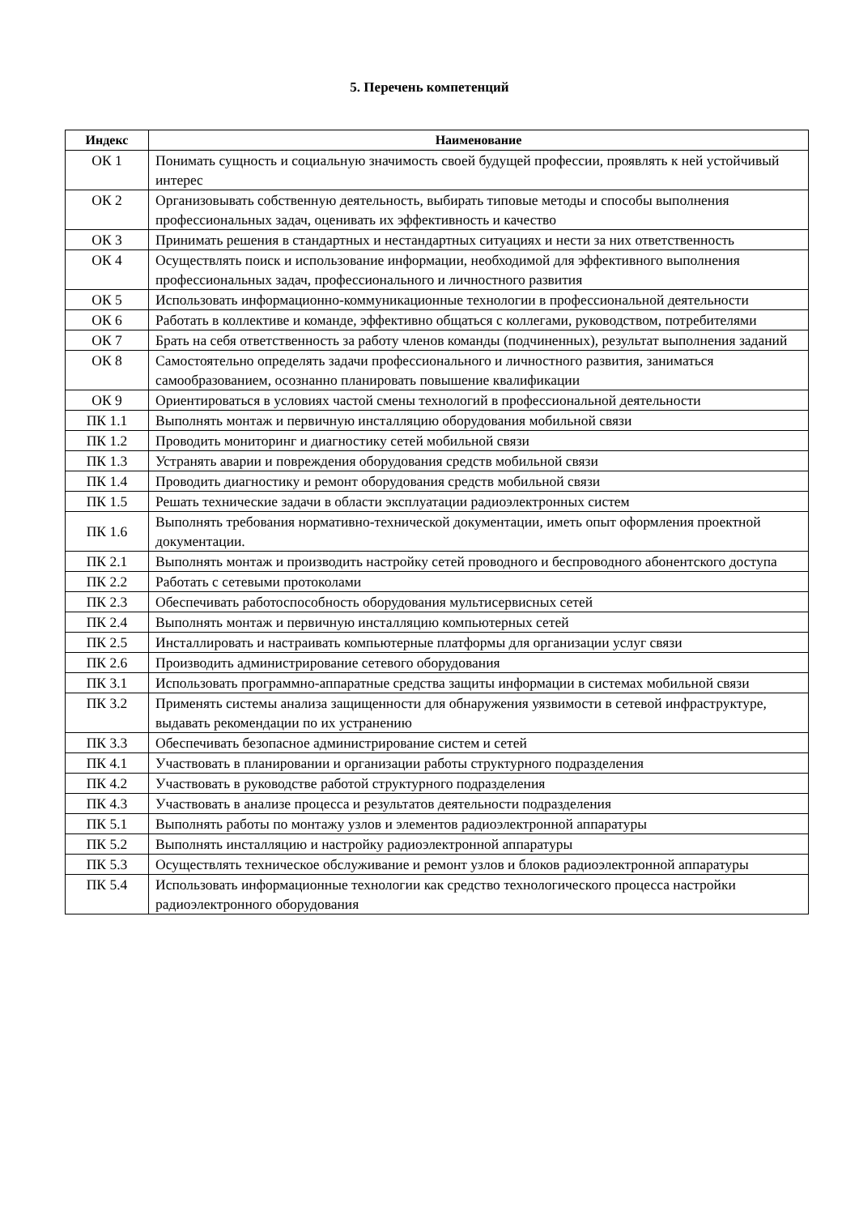5. Перечень компетенций
| Индекс | Наименование |
| --- | --- |
| ОК 1 | Понимать сущность и социальную значимость своей будущей профессии, проявлять к ней устойчивый интерес |
| ОК 2 | Организовывать собственную деятельность, выбирать типовые методы и способы выполнения профессиональных задач, оценивать их эффективность и качество |
| ОК 3 | Принимать решения в стандартных и нестандартных ситуациях и нести за них ответственность |
| ОК 4 | Осуществлять поиск и использование информации, необходимой для эффективного выполнения профессиональных задач, профессионального и личностного развития |
| ОК 5 | Использовать информационно-коммуникационные технологии в профессиональной деятельности |
| ОК 6 | Работать в коллективе и команде, эффективно общаться с коллегами, руководством, потребителями |
| ОК 7 | Брать на себя ответственность за работу членов команды (подчиненных), результат выполнения заданий |
| ОК 8 | Самостоятельно определять задачи профессионального и личностного развития, заниматься самообразованием, осознанно планировать повышение квалификации |
| ОК 9 | Ориентироваться в условиях частой смены технологий в профессиональной деятельности |
| ПК 1.1 | Выполнять монтаж и первичную инсталляцию оборудования мобильной связи |
| ПК 1.2 | Проводить мониторинг и диагностику сетей мобильной связи |
| ПК 1.3 | Устранять аварии и повреждения оборудования средств мобильной связи |
| ПК 1.4 | Проводить диагностику и ремонт оборудования средств мобильной связи |
| ПК 1.5 | Решать технические задачи в области эксплуатации радиоэлектронных систем |
| ПК 1.6 | Выполнять требования нормативно-технической документации, иметь опыт оформления проектной документации. |
| ПК 2.1 | Выполнять монтаж и производить настройку сетей проводного и беспроводного абонентского доступа |
| ПК 2.2 | Работать с сетевыми протоколами |
| ПК 2.3 | Обеспечивать работоспособность оборудования мультисервисных сетей |
| ПК 2.4 | Выполнять монтаж и первичную инсталляцию компьютерных сетей |
| ПК 2.5 | Инсталлировать и настраивать компьютерные платформы для организации услуг связи |
| ПК 2.6 | Производить администрирование сетевого оборудования |
| ПК 3.1 | Использовать программно-аппаратные средства защиты информации в системах мобильной связи |
| ПК 3.2 | Применять системы анализа защищенности для обнаружения уязвимости в сетевой инфраструктуре, выдавать рекомендации по их устранению |
| ПК 3.3 | Обеспечивать безопасное администрирование систем и сетей |
| ПК 4.1 | Участвовать в планировании и организации работы структурного подразделения |
| ПК 4.2 | Участвовать в руководстве работой структурного подразделения |
| ПК 4.3 | Участвовать в анализе процесса и результатов деятельности подразделения |
| ПК 5.1 | Выполнять работы по монтажу узлов и элементов радиоэлектронной аппаратуры |
| ПК 5.2 | Выполнять инсталляцию и настройку радиоэлектронной аппаратуры |
| ПК 5.3 | Осуществлять техническое обслуживание и ремонт узлов и блоков радиоэлектронной аппаратуры |
| ПК 5.4 | Использовать информационные технологии как средство технологического процесса настройки радиоэлектронного оборудования |